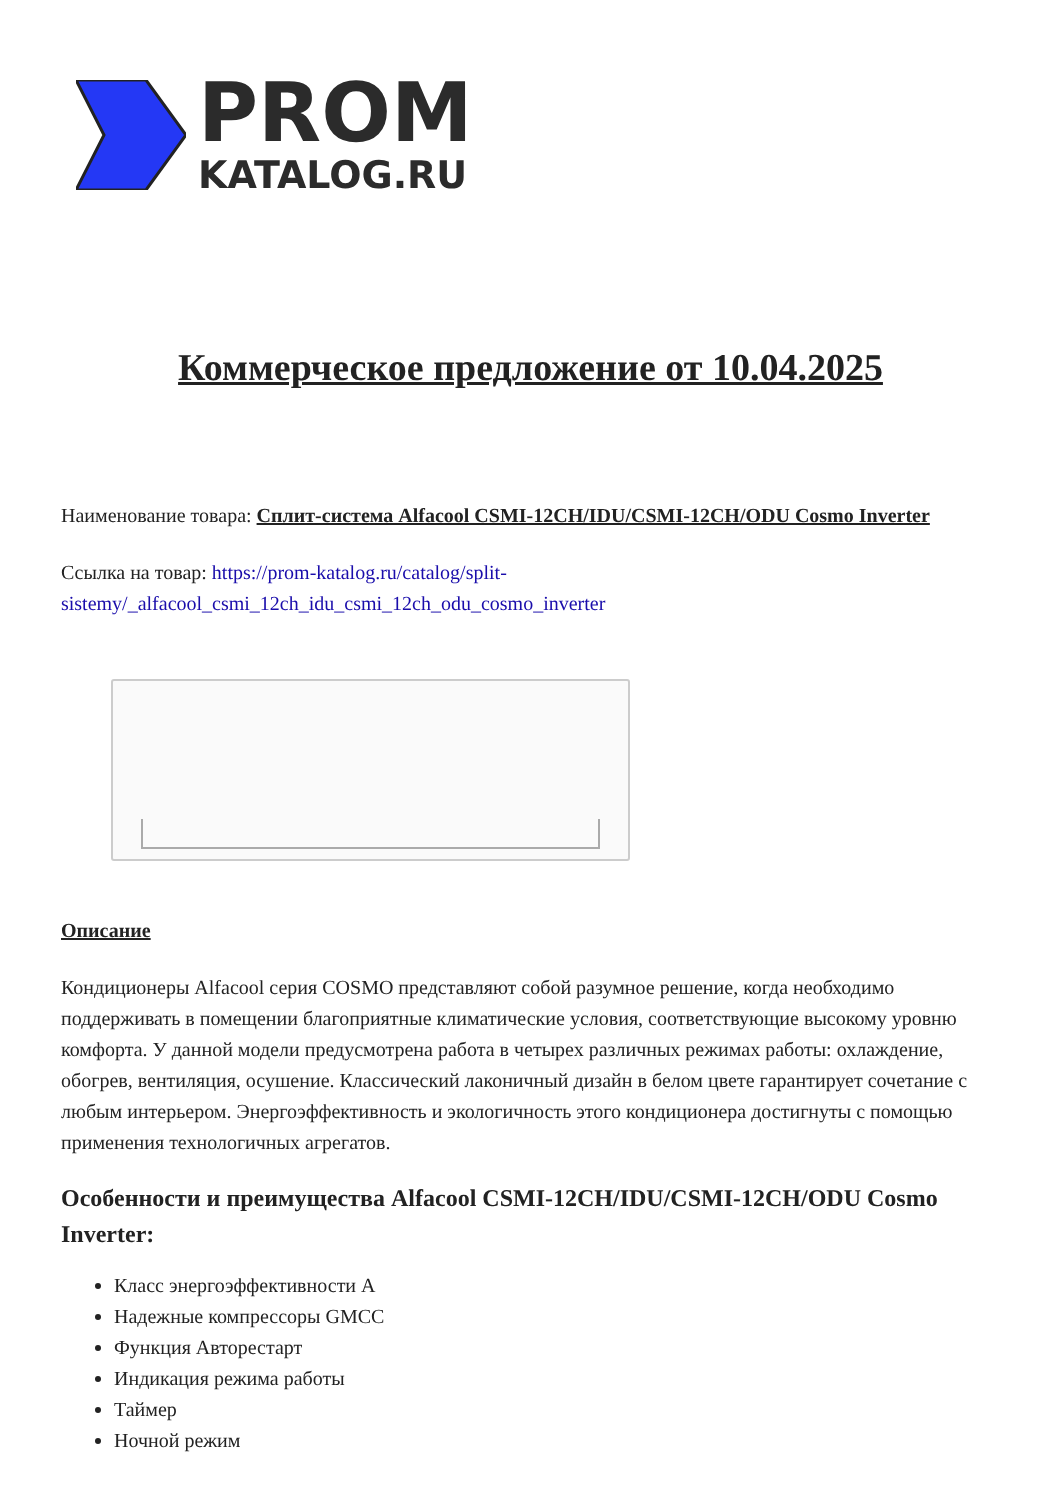PROM
KATALOG.RU
Коммерческое предложение от 10.04.2025
Наименование товара: Сплит-система Alfacool CSMI-12CH/IDU/CSMI-12CH/ODU Cosmo Inverter
Ссылка на товар: https://prom-katalog.ru/catalog/split-sistemy/_alfacool_csmi_12ch_idu_csmi_12ch_odu_cosmo_inverter
Описание
Кондиционеры Alfacool серия COSMO представляют собой разумное решение, когда необходимо поддерживать в помещении благоприятные климатические условия, соответствующие высокому уровню комфорта. У данной модели предусмотрена работа в четырех различных режимах работы: охлаждение, обогрев, вентиляция, осушение. Классический лаконичный дизайн в белом цвете гарантирует сочетание с любым интерьером. Энергоэффективность и экологичность этого кондиционера достигнуты с помощью применения технологичных агрегатов.
Особенности и преимущества Alfacool CSMI-12CH/IDU/CSMI-12CH/ODU Cosmo Inverter:
Класс энергоэффективности A
Надежные компрессоры GMCC
Функция Авторестарт
Индикация режима работы
Таймер
Ночной режим